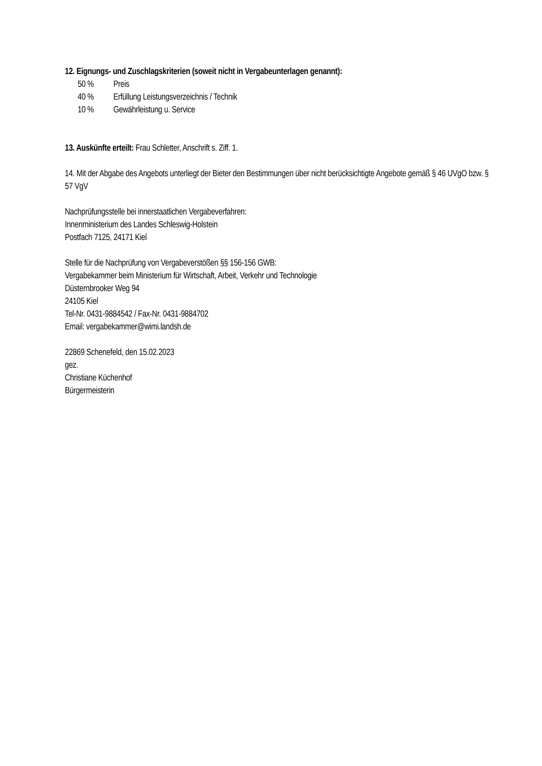12. Eignungs- und Zuschlagskriterien (soweit nicht in Vergabeunterlagen genannt):
50 % Preis
40 % Erfüllung Leistungsverzeichnis / Technik
10 % Gewährleistung u. Service
13. Auskünfte erteilt: Frau Schletter, Anschrift s. Ziff. 1.
14. Mit der Abgabe des Angebots unterliegt der Bieter den Bestimmungen über nicht berücksichtigte Angebote gemäß § 46 UVgO bzw. § 57 VgV
Nachprüfungsstelle bei innerstaatlichen Vergabeverfahren:
Innenministerium des Landes Schleswig-Holstein
Postfach 7125, 24171 Kiel
Stelle für die Nachprüfung von Vergabeverstößen §§ 156-156 GWB:
Vergabekammer beim Ministerium für Wirtschaft, Arbeit, Verkehr und Technologie
Düsternbrooker Weg 94
24105 Kiel
Tel-Nr. 0431-9884542 / Fax-Nr. 0431-9884702
Email: vergabekammer@wimi.landsh.de
22869 Schenefeld, den 15.02.2023
gez.
Christiane Küchenhof
Bürgermeisterin